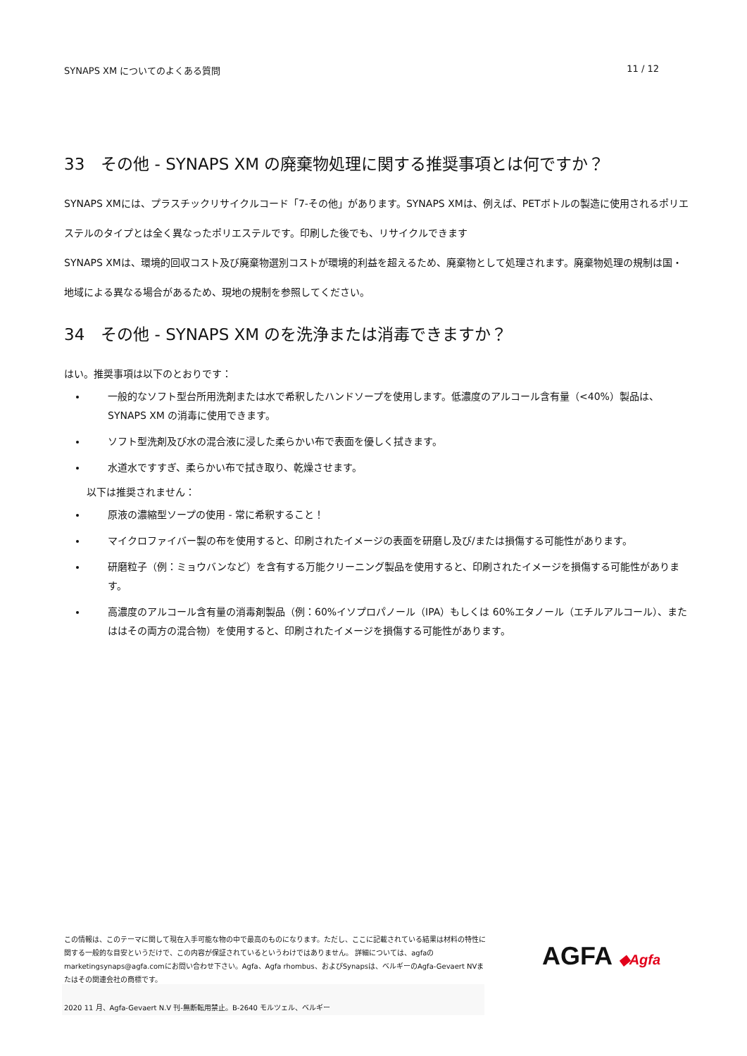SYNAPS XM についてのよくある質問 11 / 12
33　その他 - SYNAPS XM の廃棄物処理に関する推奨事項とは何ですか？
SYNAPS XMには、プラスチックリサイクルコード「7-その他」があります。SYNAPS XMは、例えば、PETボトルの製造に使用されるポリエステルのタイプとは全く異なったポリエステルです。印刷した後でも、リサイクルできます
SYNAPS XMは、環境的回収コスト及び廃棄物選別コストが環境的利益を超えるため、廃棄物として処理されます。廃棄物処理の規制は国・地域による異なる場合があるため、現地の規制を参照してください。
34　その他 - SYNAPS XM のを洗浄または消毒できますか？
はい。推奨事項は以下のとおりです：
一般的なソフト型台所用洗剤または水で希釈したハンドソープを使用します。低濃度のアルコール含有量（<40%）製品は、SYNAPS XM の消毒に使用できます。
ソフト型洗剤及び水の混合液に浸した柔らかい布で表面を優しく拭きます。
水道水ですすぎ、柔らかい布で拭き取り、乾燥させます。
以下は推奨されません：
原液の濃縮型ソープの使用 - 常に希釈すること！
マイクロファイバー製の布を使用すると、印刷されたイメージの表面を研磨し及び/または損傷する可能性があります。
研磨粒子（例：ミョウバンなど）を含有する万能クリーニング製品を使用すると、印刷されたイメージを損傷する可能性があります。
高濃度のアルコール含有量の消毒剤製品（例：60%イソプロパノール（IPA）もしくは 60%エタノール（エチルアルコール）、またははその両方の混合物）を使用すると、印刷されたイメージを損傷する可能性があります。
この情報は、このテーマに関して現在入手可能な物の中で最高のものになります。ただし、ここに記載されている結果は材料の特性に関する一般的な目安というだけで、この内容が保証されているというわけではありません。 詳細については、agfaのmarketingsynaps@agfa.comにお問い合わせ下さい。Agfa、Agfa rhombus、およびSynapsは、ベルギーのAgfa-Gevaert NVまたはその関連会社の商標です。
AGFA ◆Agfa
2020 11 月、Agfa-Gevaert N.V 刊-無断転用禁止。B-2640 モルツェル、ベルギー